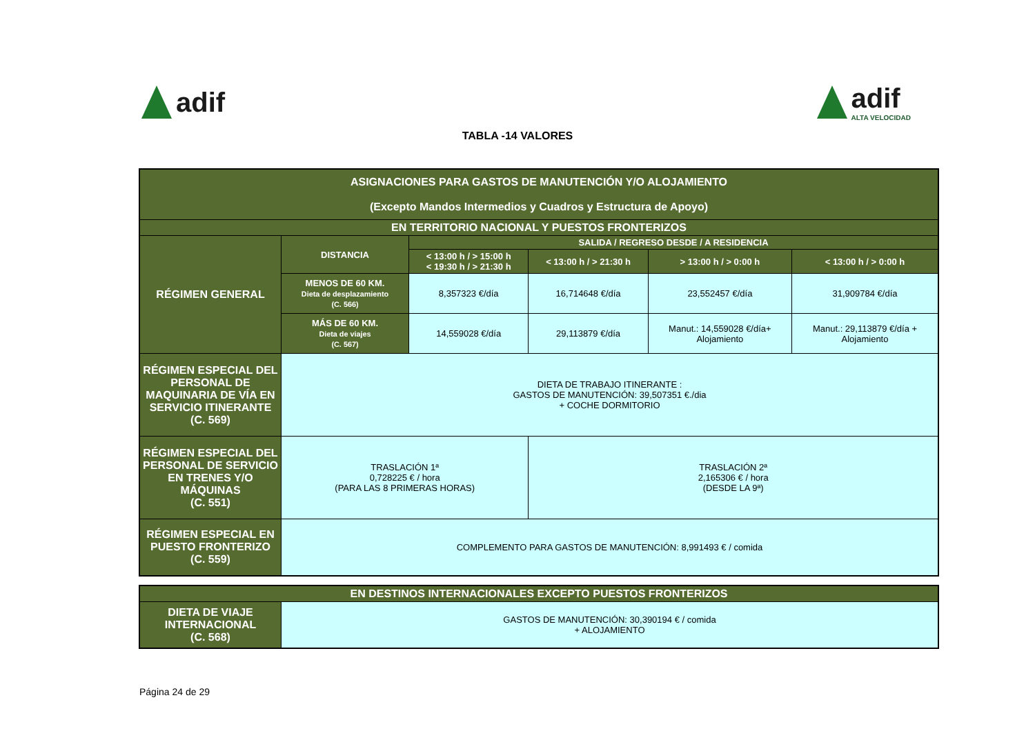adif adif
ALTA VELOCIDAD
TABLA -14 VALORES
| ASIGNACIONES PARA GASTOS DE MANUTENCIÓN Y/O ALOJAMIENTO (Excepto Mandos Intermedios y Cuadros y Estructura de Apoyo) | | | | | |
| --- | --- | --- | --- | --- | --- |
| EN TERRITORIO NACIONAL Y PUESTOS FRONTERIZOS | | | | | |
| RÉGIMEN GENERAL | DISTANCIA | SALIDA / REGRESO DESDE / A RESIDENCIA | | | |
| | | < 13:00 h / > 15:00 h < 19:30 h / > 21:30 h | < 13:00 h / > 21:30 h | > 13:00 h / > 0:00 h | < 13:00 h / > 0:00 h |
| | MENOS DE 60 KM. Dieta de desplazamiento (C. 566) | 8,357323 €/día | 16,714648 €/día | 23,552457 €/día | 31,909784 €/día |
| | MÁS DE 60 KM. Dieta de viajes (C. 567) | 14,559028 €/día | 29,113879 €/día | Manut.: 14,559028 €/día+ Alojamiento | Manut.: 29,113879 €/día + Alojamiento |
| RÉGIMEN ESPECIAL DEL PERSONAL DE MAQUINARIA DE VÍA EN SERVICIO ITINERANTE (C. 569) | DIETA DE TRABAJO ITINERANTE : GASTOS DE MANUTENCIÓN: 39,507351 €./dia + COCHE DORMITORIO | | | | |
| RÉGIMEN ESPECIAL DEL PERSONAL DE SERVICIO EN TRENES Y/O MÁQUINAS (C. 551) | TRASLACIÓN 1ª 0,728225 € / hora (PARA LAS 8 PRIMERAS HORAS) | | TRASLACIÓN 2ª 2,165306 € / hora (DESDE LA 9ª) | | |
| RÉGIMEN ESPECIAL EN PUESTO FRONTERIZO (C. 559) | COMPLEMENTO PARA GASTOS DE MANUTENCIÓN: 8,991493 € / comida | | | | |
| EN DESTINOS INTERNACIONALES EXCEPTO PUESTOS FRONTERIZOS | |
| --- | --- |
| DIETA DE VIAJE INTERNACIONAL (C. 568) | GASTOS DE MANUTENCIÓN: 30,390194 € / comida + ALOJAMIENTO |
Página 24 de 29